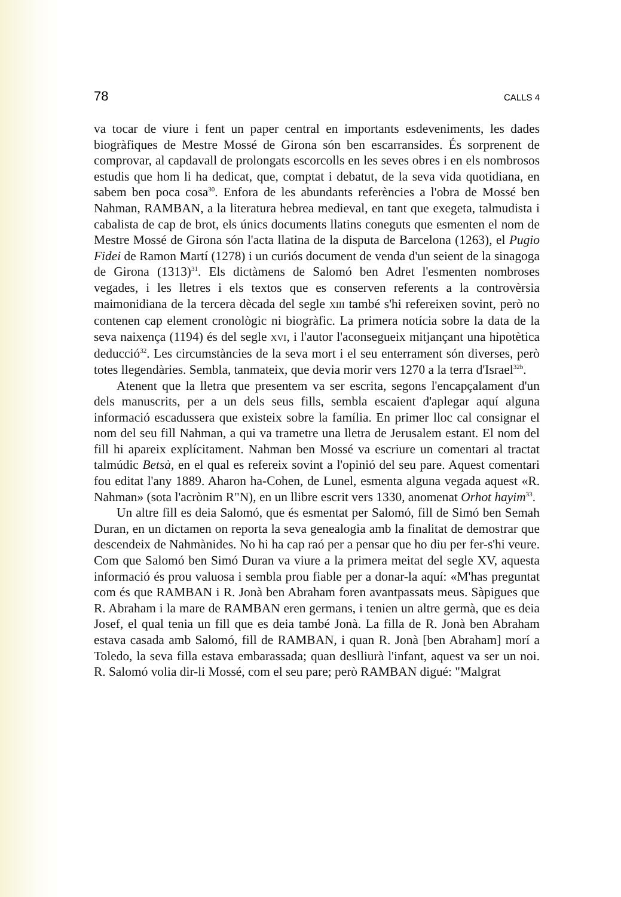78 CALLS 4
va tocar de viure i fent un paper central en importants esdeveniments, les dades biogràfiques de Mestre Mossé de Girona són ben escarransides. És sorprenent de comprovar, al capdavall de prolongats escorcolls en les seves obres i en els nombrosos estudis que hom li ha dedicat, que, comptat i debatut, de la seva vida quotidiana, en sabem ben poca cosa<sup>30</sup>. Enfora de les abundants referències a l'obra de Mossé ben Nahman, RAMBAN, a la literatura hebrea medieval, en tant que exegeta, talmudista i cabalista de cap de brot, els únics documents llatins coneguts que esmenten el nom de Mestre Mossé de Girona són l'acta llatina de la disputa de Barcelona (1263), el Pugio Fidei de Ramon Martí (1278) i un curiós document de venda d'un seient de la sinagoga de Girona (1313)<sup>31</sup>. Els dictàmens de Salomó ben Adret l'esmenten nombroses vegades, i les lletres i els textos que es conserven referents a la controvèrsia maimonidiana de la tercera dècada del segle XIII també s'hi refereixen sovint, però no contenen cap element cronològic ni biogràfic. La primera notícia sobre la data de la seva naixença (1194) és del segle XVI, i l'autor l'aconsegueix mitjançant una hipotètica deducció<sup>32</sup>. Les circumstàncies de la seva mort i el seu enterrament són diverses, però totes llegendàries. Sembla, tanmateix, que devia morir vers 1270 a la terra d'Israel<sup>32b</sup>.
Atenent que la lletra que presentem va ser escrita, segons l'encapçalament d'un dels manuscrits, per a un dels seus fills, sembla escaient d'aplegar aquí alguna informació escadussera que existeix sobre la família. En primer lloc cal consignar el nom del seu fill Nahman, a qui va trametre una lletra de Jerusalem estant. El nom del fill hi apareix explícitament. Nahman ben Mossé va escriure un comentari al tractat talmúdic Betsà, en el qual es refereix sovint a l'opinió del seu pare. Aquest comentari fou editat l'any 1889. Aharon ha-Cohen, de Lunel, esmenta alguna vegada aquest «R. Nahman» (sota l'acrònim R"N), en un llibre escrit vers 1330, anomenat Orhot hayim<sup>33</sup>.
Un altre fill es deia Salomó, que és esmentat per Salomó, fill de Simó ben Semah Duran, en un dictamen on reporta la seva genealogia amb la finalitat de demostrar que descendeix de Nahmànides. No hi ha cap raó per a pensar que ho diu per fer-s'hi veure. Com que Salomó ben Simó Duran va viure a la primera meitat del segle XV, aquesta informació és prou valuosa i sembla prou fiable per a donar-la aquí: «M'has preguntat com és que RAMBAN i R. Jonà ben Abraham foren avantpassats meus. Sàpigues que R. Abraham i la mare de RAMBAN eren germans, i tenien un altre germà, que es deia Josef, el qual tenia un fill que es deia també Jonà. La filla de R. Jonà ben Abraham estava casada amb Salomó, fill de RAMBAN, i quan R. Jonà [ben Abraham] morí a Toledo, la seva filla estava embarassada; quan deslliurà l'infant, aquest va ser un noi. R. Salomó volia dir-li Mossé, com el seu pare; però RAMBAN digué: "Malgrat